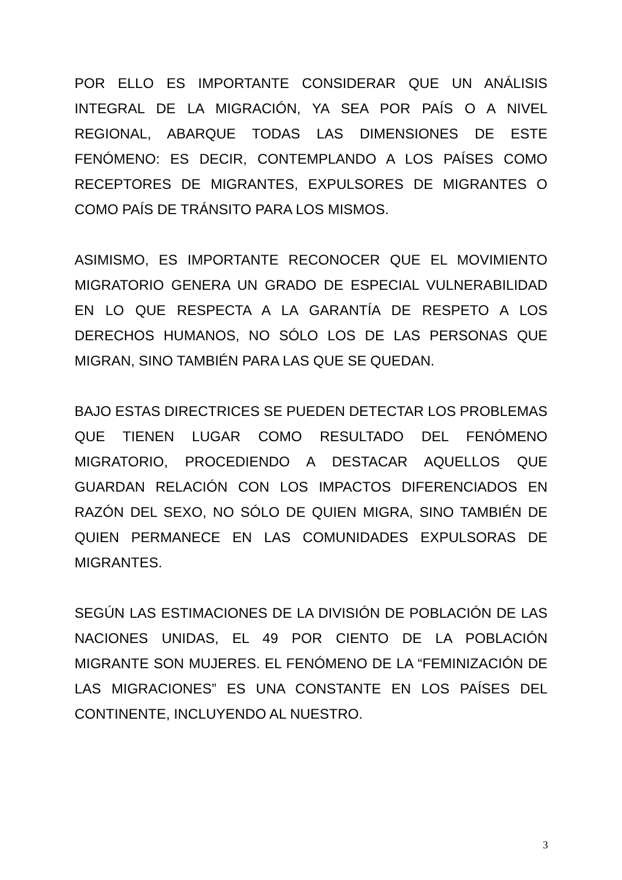POR ELLO ES IMPORTANTE CONSIDERAR QUE UN ANÁLISIS INTEGRAL DE LA MIGRACIÓN, YA SEA POR PAÍS O A NIVEL REGIONAL, ABARQUE TODAS LAS DIMENSIONES DE ESTE FENÓMENO: ES DECIR, CONTEMPLANDO A LOS PAÍSES COMO RECEPTORES DE MIGRANTES, EXPULSORES DE MIGRANTES O COMO PAÍS DE TRÁNSITO PARA LOS MISMOS.
ASIMISMO, ES IMPORTANTE RECONOCER QUE EL MOVIMIENTO MIGRATORIO GENERA UN GRADO DE ESPECIAL VULNERABILIDAD EN LO QUE RESPECTA A LA GARANTÍA DE RESPETO A LOS DERECHOS HUMANOS, NO SÓLO LOS DE LAS PERSONAS QUE MIGRAN, SINO TAMBIÉN PARA LAS QUE SE QUEDAN.
BAJO ESTAS DIRECTRICES SE PUEDEN DETECTAR LOS PROBLEMAS QUE TIENEN LUGAR COMO RESULTADO DEL FENÓMENO MIGRATORIO, PROCEDIENDO A DESTACAR AQUELLOS QUE GUARDAN RELACIÓN CON LOS IMPACTOS DIFERENCIADOS EN RAZÓN DEL SEXO, NO SÓLO DE QUIEN MIGRA, SINO TAMBIÉN DE QUIEN PERMANECE EN LAS COMUNIDADES EXPULSORAS DE MIGRANTES.
SEGÚN LAS ESTIMACIONES DE LA DIVISIÓN DE POBLACIÓN DE LAS NACIONES UNIDAS, EL 49 POR CIENTO DE LA POBLACIÓN MIGRANTE SON MUJERES. EL FENÓMENO DE LA “FEMINIZACIÓN DE LAS MIGRACIONES” ES UNA CONSTANTE EN LOS PAÍSES DEL CONTINENTE, INCLUYENDO AL NUESTRO.
3